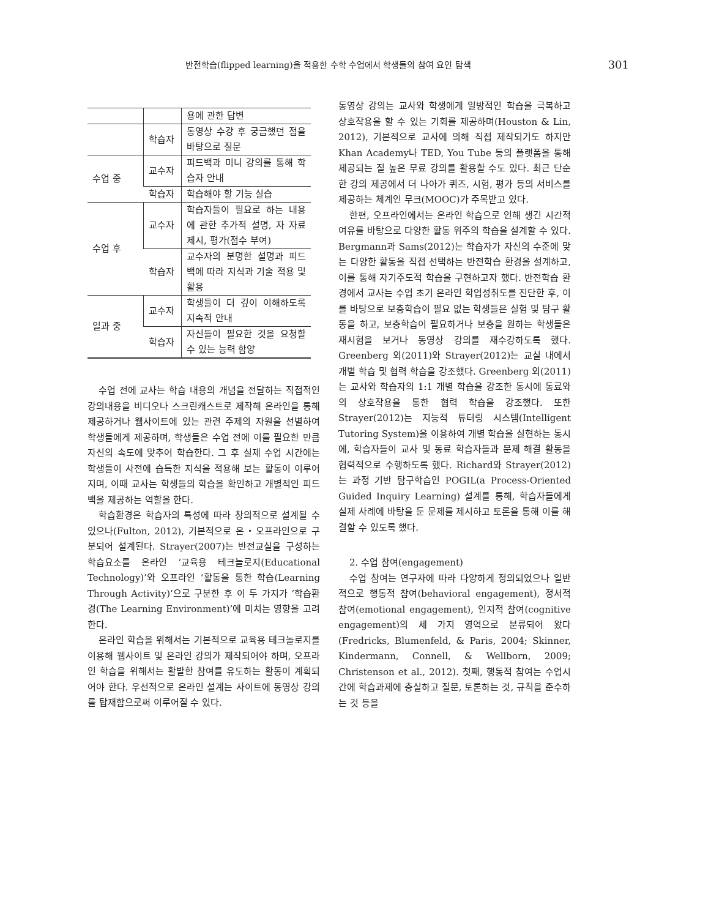반전학습(flipped learning)을 적용한 수학 수업에서 학생들의 참여 요인 탐색 301
| | | 용에 관한 답변 |
| | 학습자 | 동영상 수강 후 궁금했던 점을 바탕으로 질문 |
| 수업 중 | 교수자 | 피드백과 미니 강의를 통해 학습자 안내 |
| | 학습자 | 학습해야 할 기능 실습 |
| 수업 후 | 교수자 | 학습자들이 필요로 하는 내용에 관한 추가적 설명, 자 자료 제시, 평가(점수 부여) |
| | 학습자 | 교수자의 분명한 설명과 피드백에 따라 지식과 기술 적용 및 활용 |
| 일과 중 | 교수자 | 학생들이 더 깊이 이해하도록 지속적 안내 |
| | 학습자 | 자신들이 필요한 것을 요청할 수 있는 능력 함양 |
수업 전에 교사는 학습 내용의 개념을 전달하는 직접적인 강의내용을 비디오나 스크린캐스트로 제작해 온라인을 통해 제공하거나 웹사이트에 있는 관련 주제의 자원을 선별하여 학생들에게 제공하며, 학생들은 수업 전에 이를 필요한 만큼 자신의 속도에 맞추어 학습한다. 그 후 실제 수업 시간에는 학생들이 사전에 습득한 지식을 적용해 보는 활동이 이루어지며, 이때 교사는 학생들의 학습을 확인하고 개별적인 피드백을 제공하는 역할을 한다.
학습환경은 학습자의 특성에 따라 창의적으로 설계될 수 있으나(Fulton, 2012), 기본적으로 온・오프라인으로 구분되어 설계된다. Strayer(2007)는 반전교실을 구성하는 학습요소를 온라인 ‘교육용 테크놀로지(Educational Technology)’와 오프라인 ‘활동을 통한 학습(Learning Through Activity)’으로 구분한 후 이 두 가지가 ‘학습환경(The Learning Environment)’에 미치는 영향을 고려한다.
온라인 학습을 위해서는 기본적으로 교육용 테크놀로지를 이용해 웹사이트 및 온라인 강의가 제작되어야 하며, 오프라인 학습을 위해서는 활발한 참여를 유도하는 활동이 계획되어야 한다. 우선적으로 온라인 설계는 사이트에 동영상 강의를 탑재함으로써 이루어질 수 있다.
동영상 강의는 교사와 학생에게 일방적인 학습을 극복하고 상호작용을 할 수 있는 기회를 제공하며(Houston & Lin, 2012), 기본적으로 교사에 의해 직접 제작되기도 하지만 Khan Academy나 TED, You Tube 등의 플랫폼을 통해 제공되는 질 높은 무료 강의를 활용할 수도 있다. 최근 단순한 강의 제공에서 더 나아가 퀴즈, 시험, 평가 등의 서비스를 제공하는 체계인 무크(MOOC)가 주목받고 있다.
한편, 오프라인에서는 온라인 학습으로 인해 생긴 시간적 여유를 바탕으로 다양한 활동 위주의 학습을 설계할 수 있다. Bergmann과 Sams(2012)는 학습자가 자신의 수준에 맞는 다양한 활동을 직접 선택하는 반전학습 환경을 설계하고, 이를 통해 자기주도적 학습을 구현하고자 했다. 반전학습 환경에서 교사는 수업 초기 온라인 학업성취도를 진단한 후, 이를 바탕으로 보충학습이 필요 없는 학생들은 실험 및 탐구 활동을 하고, 보충학습이 필요하거나 보충을 원하는 학생들은 재시험을 보거나 동영상 강의를 재수강하도록 했다. Greenberg 외(2011)와 Strayer(2012)는 교실 내에서 개별 학습 및 협력 학습을 강조했다. Greenberg 외(2011)는 교사와 학습자의 1:1 개별 학습을 강조한 동시에 동료와의 상호작용을 통한 협력 학습을 강조했다. 또한 Strayer(2012)는 지능적 튜터링 시스템(Intelligent Tutoring System)을 이용하여 개별 학습을 실현하는 동시에, 학습자들이 교사 및 동료 학습자들과 문제 해결 활동을 협력적으로 수행하도록 했다. Richard와 Strayer(2012)는 과정 기반 탐구학습인 POGIL(a Process-Oriented Guided Inquiry Learning) 설계를 통해, 학습자들에게 실제 사례에 바탕을 둔 문제를 제시하고 토론을 통해 이를 해결할 수 있도록 했다.
2. 수업 참여(engagement)
수업 참여는 연구자에 따라 다양하게 정의되었으나 일반적으로 행동적 참여(behavioral engagement), 정서적 참여(emotional engagement), 인지적 참여(cognitive engagement)의 세 가지 영역으로 분류되어 왔다(Fredricks, Blumenfeld, & Paris, 2004; Skinner, Kindermann, Connell, & Wellborn, 2009; Christenson et al., 2012). 첫째, 행동적 참여는 수업시간에 학습과제에 충실하고 질문, 토론하는 것, 규칙을 준수하는 것 등을